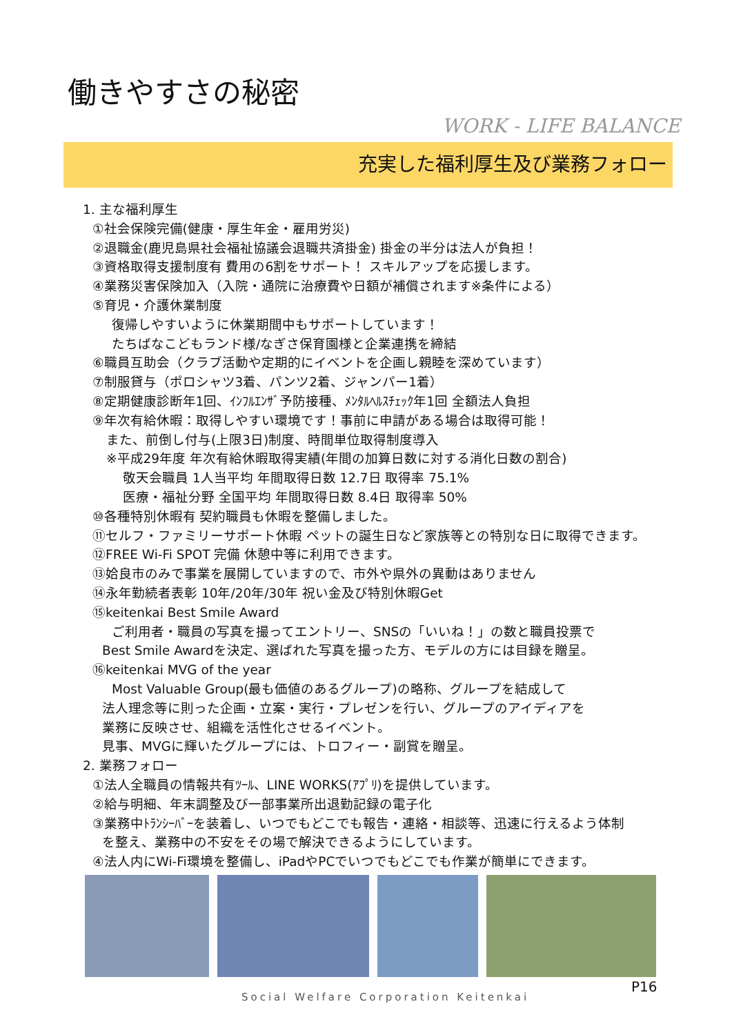働きやすさの秘密
WORK - LIFE BALANCE
充実した福利厚生及び業務フォロー
1. 主な福利厚生
①社会保険完備(健康・厚生年金・雇用労災)
②退職金(鹿児島県社会福祉協議会退職共済掛金) 掛金の半分は法人が負担！
③資格取得支援制度有 費用の6割をサポート！ スキルアップを応援します。
④業務災害保険加入（入院・通院に治療費や日額が補償されます※条件による）
⑤育児・介護休業制度
復帰しやすいように休業期間中もサポートしています！
たちばなこどもランド様/なぎさ保育園様と企業連携を締結
⑥職員互助会（クラブ活動や定期的にイベントを企画し親睦を深めています）
⑦制服貸与（ポロシャツ3着、パンツ2着、ジャンパー1着）
⑧定期健康診断年1回、ｲﾝﾌﾙｴﾝｻﾞ予防接種、ﾒﾝﾀﾙﾍﾙｽﾁｪｯｸ年1回 全額法人負担
⑨年次有給休暇：取得しやすい環境です！事前に申請がある場合は取得可能！
また、前倒し付与(上限3日)制度、時間単位取得制度導入
※平成29年度 年次有給休暇取得実績(年間の加算日数に対する消化日数の割合)
敬天会職員 1人当平均 年間取得日数 12.7日 取得率 75.1%
医療・福祉分野 全国平均 年間取得日数 8.4日 取得率 50%
⑩各種特別休暇有 契約職員も休暇を整備しました。
⑪セルフ・ファミリーサポート休暇 ペットの誕生日など家族等との特別な日に取得できます。
⑫FREE Wi-Fi SPOT 完備 休憩中等に利用できます。
⑬姶良市のみで事業を展開していますので、市外や県外の異動はありません
⑭永年勤続者表彰 10年/20年/30年 祝い金及び特別休暇Get
⑮keitenkai Best Smile Award
ご利用者・職員の写真を撮ってエントリー、SNSの「いいね！」の数と職員投票で
Best Smile Awardを決定、選ばれた写真を撮った方、モデルの方には目録を贈呈。
⑯keitenkai MVG of the year
Most Valuable Group(最も価値のあるグループ)の略称、グループを結成して
法人理念等に則った企画・立案・実行・プレゼンを行い、グループのアイディアを
業務に反映させ、組織を活性化させるイベント。
見事、MVGに輝いたグループには、トロフィー・副賞を贈呈。
2. 業務フォロー
①法人全職員の情報共有ﾂｰﾙ、LINE WORKS(ｱﾌﾟﾘ)を提供しています。
②給与明細、年末調整及び一部事業所出退勤記録の電子化
③業務中ﾄﾗﾝｼｰﾊﾞｰを装着し、いつでもどこでも報告・連絡・相談等、迅速に行えるよう体制
を整え、業務中の不安をその場で解決できるようにしています。
④法人内にWi-Fi環境を整備し、iPadやPCでいつでもどこでも作業が簡単にできます。
P16
Social Welfare Corporation Keitenkai